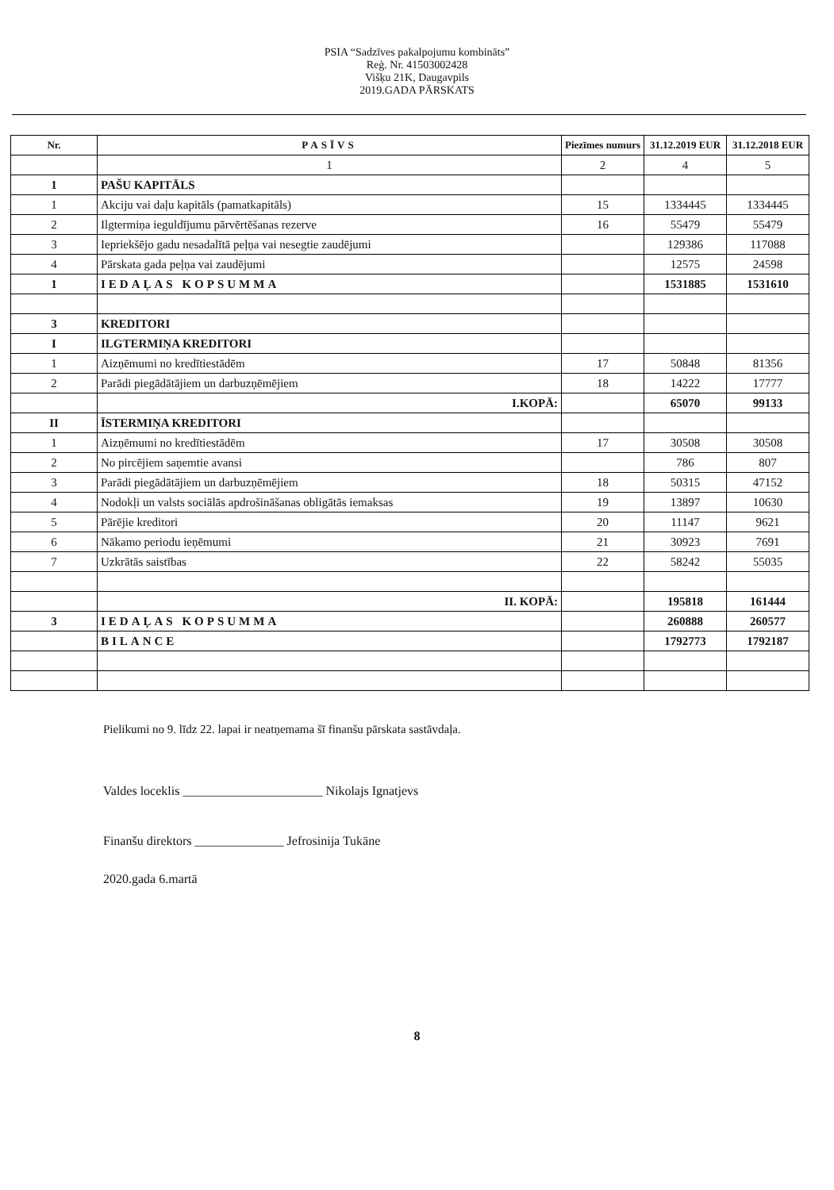PSIA “Sadzīves pakalpojumu kombināts”
Reģ. Nr. 41503002428
Višķu 21K, Daugavpils
2019.GADA PĀRSKATS
| Nr. | PASĪVS | Piezīmes numurs | 31.12.2019 EUR | 31.12.2018 EUR |
| --- | --- | --- | --- | --- |
| | 1 | 2 | 4 | 5 |
| 1 | PAŠU KAPITĀLS | | | |
| 1 | Akciju vai daļu kapitāls (pamatkapitāls) | 15 | 1334445 | 1334445 |
| 2 | Ilgtermiņa ieguldījumu pārvērtēšanas rezerve | 16 | 55479 | 55479 |
| 3 | Iepriekšējo gadu nesadalītā peļņa vai nesegtie zaudējumi | | 129386 | 117088 |
| 4 | Pārskata gada peļņa vai zaudējumi | | 12575 | 24598 |
| 1 | IEDAĻAS KOPSUMMA | | 1531885 | 1531610 |
| 3 | KREDITORI | | | |
| I | ILGTERMIŅA KREDITORI | | | |
| 1 | Aizņēmumi no kredītiestādēm | 17 | 50848 | 81356 |
| 2 | Parādi piegādātājiem un darbuzņēmējiem | 18 | 14222 | 17777 |
| | I.KOPĀ: | | 65070 | 99133 |
| II | ĪSTERMIŅA KREDITORI | | | |
| 1 | Aizņēmumi no kredītiestādēm | 17 | 30508 | 30508 |
| 2 | No pircējiem saņemtie avansi | | 786 | 807 |
| 3 | Parādi piegādātājiem un darbuzņēmējiem | 18 | 50315 | 47152 |
| 4 | Nodokļi un valsts sociālās apdrošināšanas obligātās iemaksas | 19 | 13897 | 10630 |
| 5 | Pārējie kreditori | 20 | 11147 | 9621 |
| 6 | Nākamo periodu ieņēmumi | 21 | 30923 | 7691 |
| 7 | Uzkrātās saistības | 22 | 58242 | 55035 |
| | II. KOPĀ: | | 195818 | 161444 |
| 3 | IEDAĻAS KOPSUMMA | | 260888 | 260577 |
| | BILANCE | | 1792773 | 1792187 |
Pielikumi no 9. līdz 22. lapai ir neatņemama šī finanšu pārskata sastāvdaļa.
Valdes loceklis ______________________ Nikolajs Ignatjevs
Finanšu direktors ______________ Jefrosinija Tukāne
2020.gada 6.martā
8